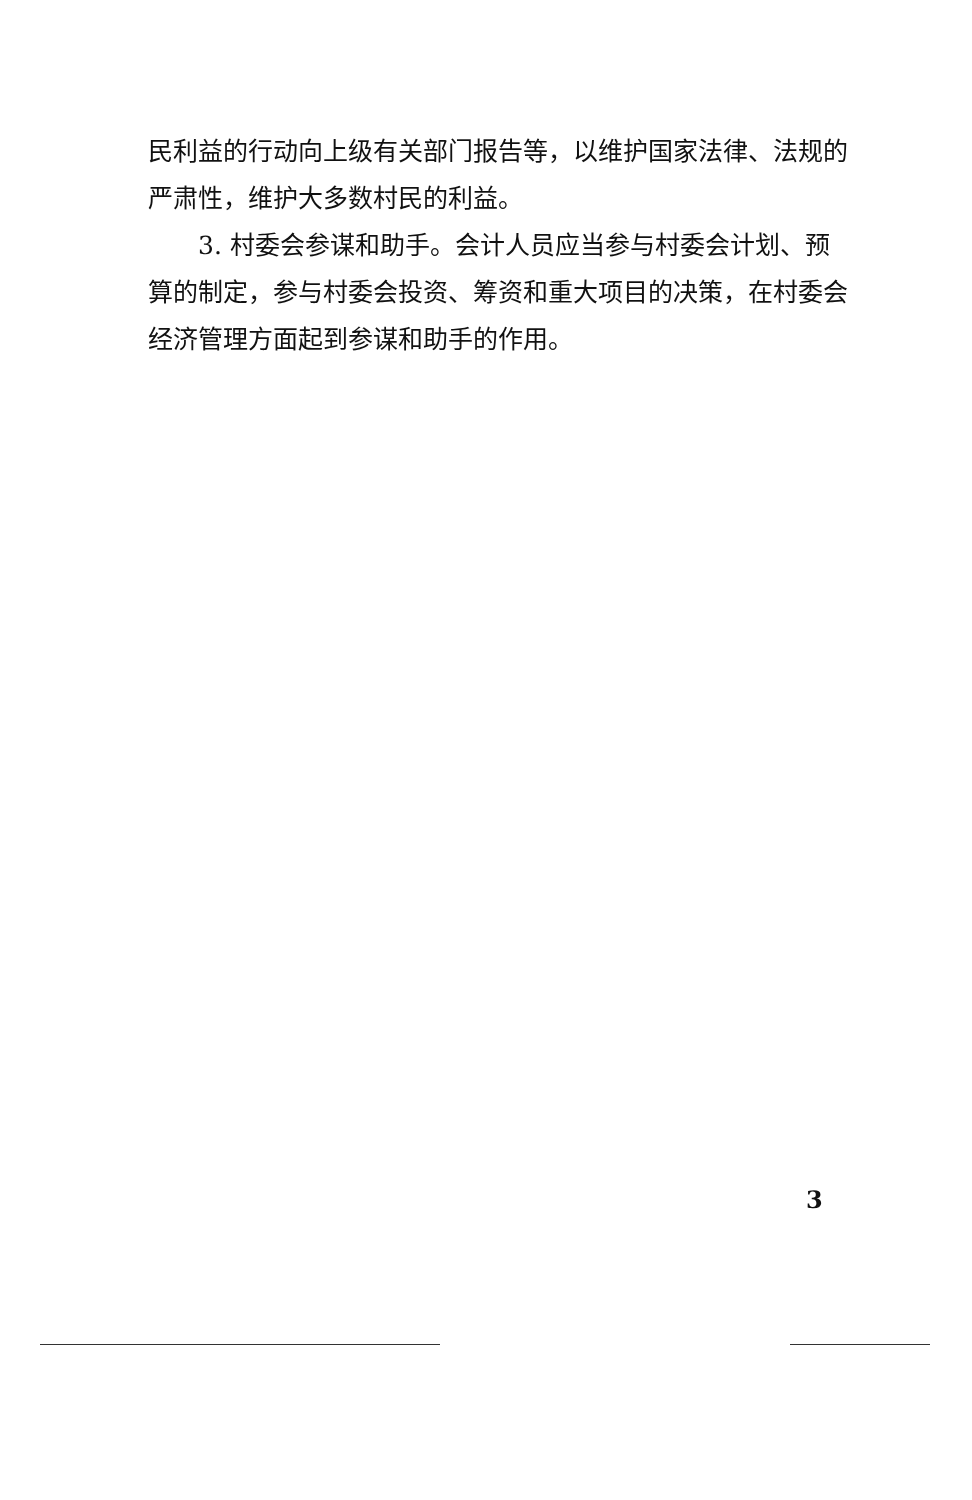民利益的行动向上级有关部门报告等，以维护国家法律、法规的严肃性，维护大多数村民的利益。
3. 村委会参谋和助手。会计人员应当参与村委会计划、预算的制定，参与村委会投资、筹资和重大项目的决策，在村委会经济管理方面起到参谋和助手的作用。
3